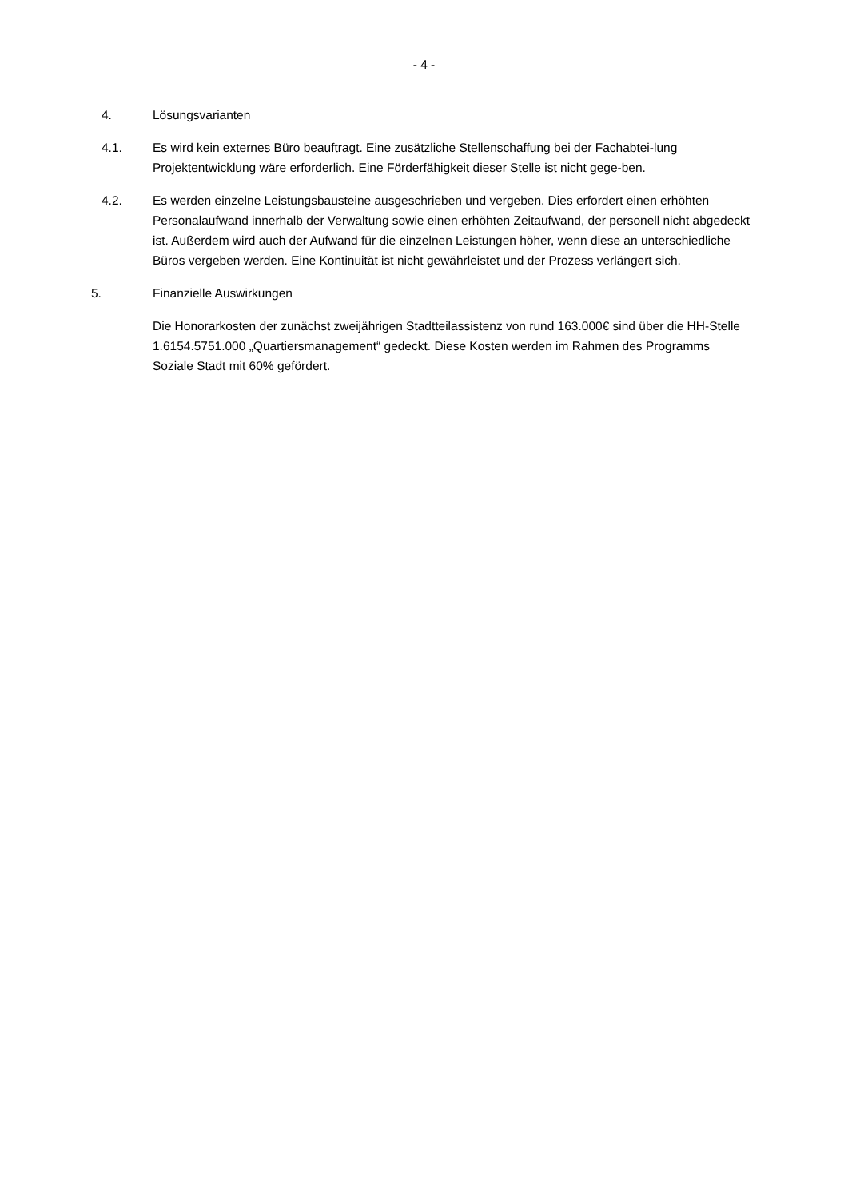- 4 -
4. Lösungsvarianten
4.1. Es wird kein externes Büro beauftragt. Eine zusätzliche Stellenschaffung bei der Fachabtei-lung Projektentwicklung wäre erforderlich. Eine Förderfähigkeit dieser Stelle ist nicht gege-ben.
4.2. Es werden einzelne Leistungsbausteine ausgeschrieben und vergeben. Dies erfordert einen erhöhten Personalaufwand innerhalb der Verwaltung sowie einen erhöhten Zeitaufwand, der personell nicht abgedeckt ist. Außerdem wird auch der Aufwand für die einzelnen Leistungen höher, wenn diese an unterschiedliche Büros vergeben werden. Eine Kontinuität ist nicht gewährleistet und der Prozess verlängert sich.
5. Finanzielle Auswirkungen
Die Honorarkosten der zunächst zweijährigen Stadtteilassistenz von rund 163.000€ sind über die HH-Stelle 1.6154.5751.000 „Quartiersmanagement“ gedeckt. Diese Kosten werden im Rahmen des Programms Soziale Stadt mit 60% gefördert.